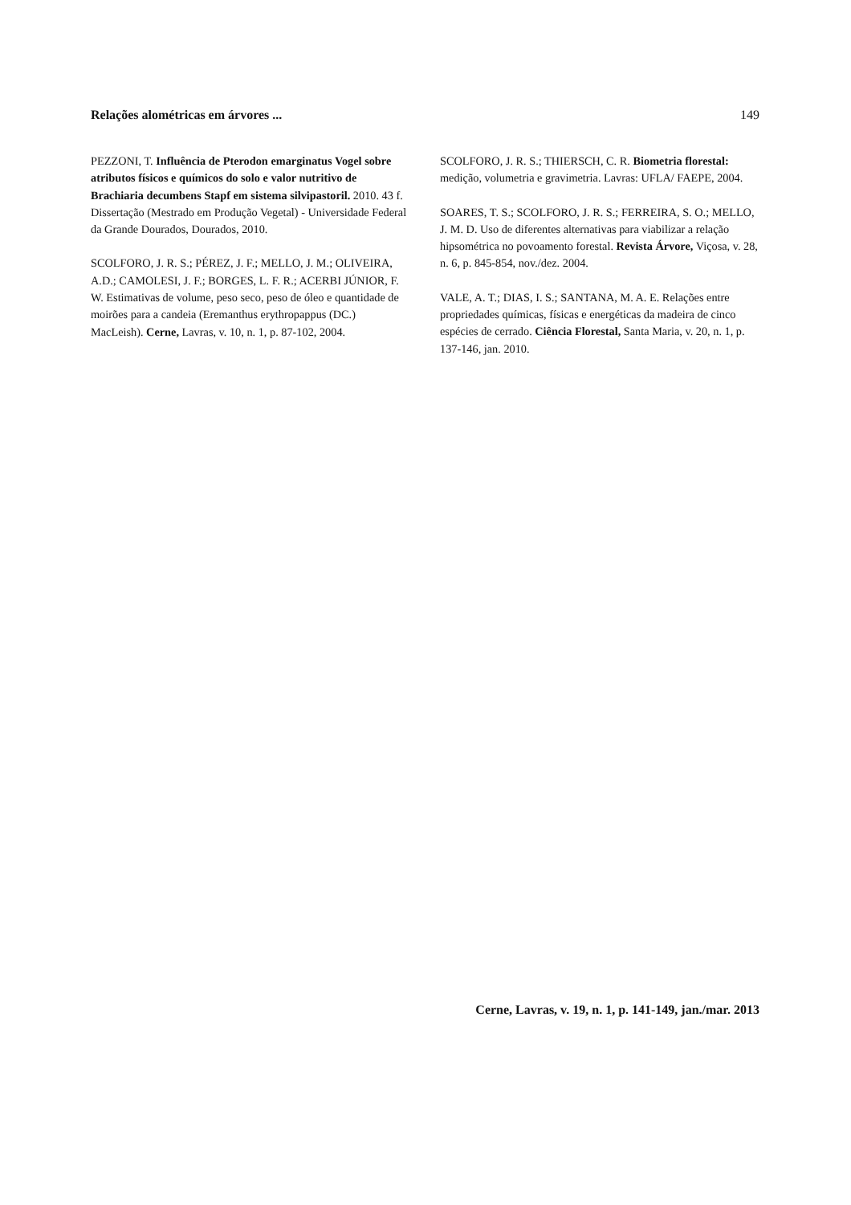Relações alométricas em árvores ... 149
PEZZONI, T. Influência de Pterodon emarginatus Vogel sobre atributos físicos e químicos do solo e valor nutritivo de Brachiaria decumbens Stapf em sistema silvipastoril. 2010. 43 f. Dissertação (Mestrado em Produção Vegetal) - Universidade Federal da Grande Dourados, Dourados, 2010.
SCOLFORO, J. R. S.; PÉREZ, J. F.; MELLO, J. M.; OLIVEIRA, A.D.; CAMOLESI, J. F.; BORGES, L. F. R.; ACERBI JÚNIOR, F. W. Estimativas de volume, peso seco, peso de óleo e quantidade de moirões para a candeia (Eremanthus erythropappus (DC.) MacLeish). Cerne, Lavras, v. 10, n. 1, p. 87-102, 2004.
SCOLFORO, J. R. S.; THIERSCH, C. R. Biometria florestal: medição, volumetria e gravimetria. Lavras: UFLA/ FAEPE, 2004.
SOARES, T. S.; SCOLFORO, J. R. S.; FERREIRA, S. O.; MELLO, J. M. D. Uso de diferentes alternativas para viabilizar a relação hipsométrica no povoamento forestal. Revista Árvore, Viçosa, v. 28, n. 6, p. 845-854, nov./dez. 2004.
VALE, A. T.; DIAS, I. S.; SANTANA, M. A. E. Relações entre propriedades químicas, físicas e energéticas da madeira de cinco espécies de cerrado. Ciência Florestal, Santa Maria, v. 20, n. 1, p. 137-146, jan. 2010.
Cerne, Lavras, v. 19, n. 1, p. 141-149, jan./mar. 2013